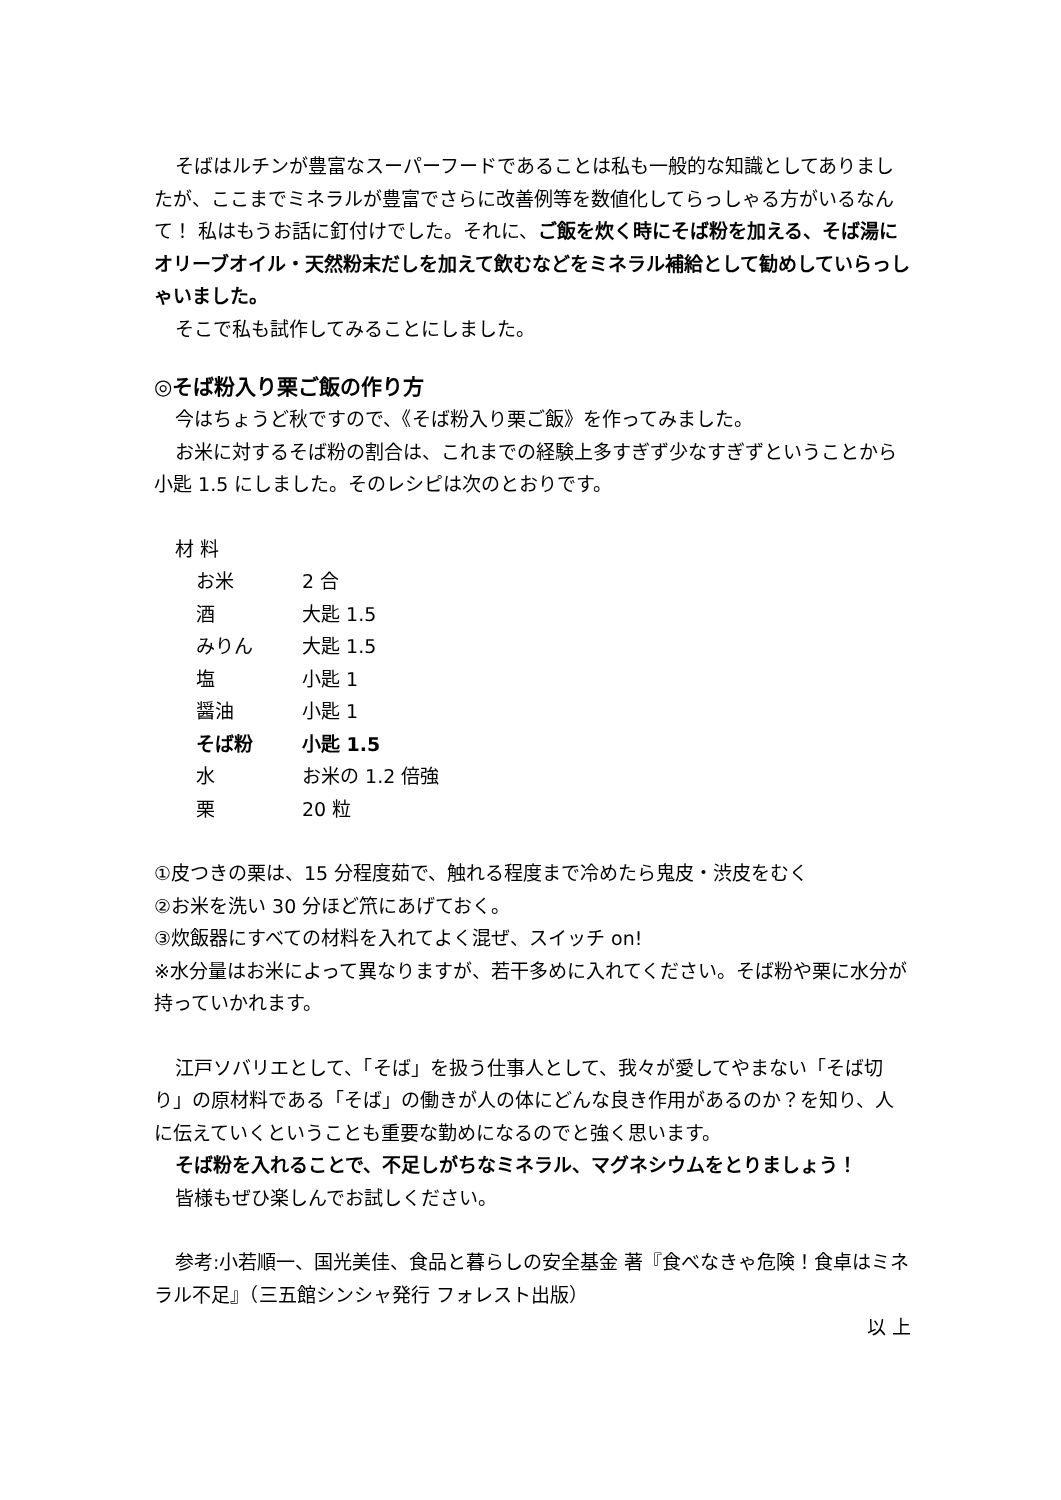そばはルチンが豊富なスーパーフードであることは私も一般的な知識としてありましたが、ここまでミネラルが豊富でさらに改善例等を数値化してらっしゃる方がいるなんて！ 私はもうお話に釘付けでした。それに、ご飯を炊く時にそば粉を加える、そば湯にオリーブオイル・天然粉末だしを加えて飲むなどをミネラル補給として勧めしていらっしゃいました。
そこで私も試作してみることにしました。
◎そば粉入り栗ご飯の作り方
今はちょうど秋ですので、《そば粉入り栗ご飯》を作ってみました。
お米に対するそば粉の割合は、これまでの経験上多すぎず少なすぎずということから小匙 1.5 にしました。そのレシピは次のとおりです。
材 料
| お米 | 2 合 |
| 酒 | 大匙 1.5 |
| みりん | 大匙 1.5 |
| 塩 | 小匙 1 |
| 醤油 | 小匙 1 |
| そば粉 | 小匙 1.5 |
| 水 | お米の 1.2 倍強 |
| 栗 | 20 粒 |
①皮つきの栗は、15 分程度茹で、触れる程度まで冷めたら鬼皮・渋皮をむく
②お米を洗い 30 分ほど笊にあげておく。
③炊飯器にすべての材料を入れてよく混ぜ、スイッチ on!
※水分量はお米によって異なりますが、若干多めに入れてください。そば粉や栗に水分が持っていかれます。
江戸ソバリエとして、「そば」を扱う仕事人として、我々が愛してやまない「そば切り」の原材料である「そば」の働きが人の体にどんな良き作用があるのか？を知り、人に伝えていくということも重要な勤めになるのでと強く思います。
そば粉を入れることで、不足しがちなミネラル、マグネシウムをとりましょう！
皆様もぜひ楽しんでお試しください。
参考:小若順一、国光美佳、食品と暮らしの安全基金 著『食べなきゃ危険！食卓はミネラル不足』（三五館シンシャ発行 フォレスト出版）
以 上